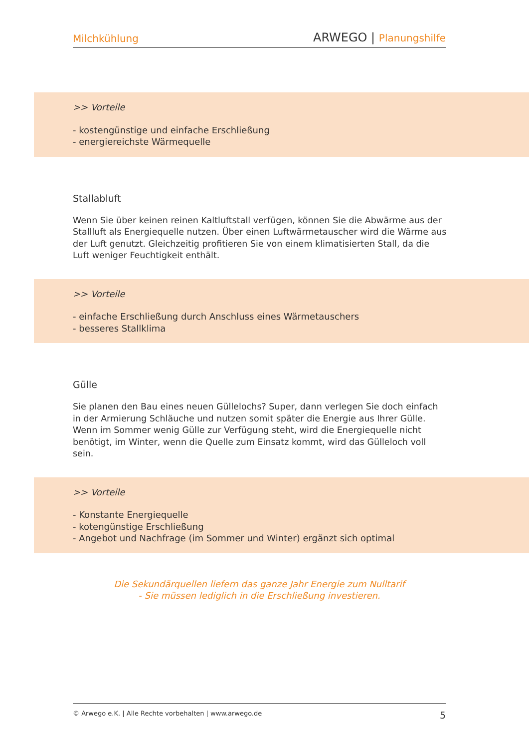Milchkühlung ARWEGO | Planungshilfe
>> Vorteile
- kostengünstige und einfache Erschließung
- energiereichste Wärmequelle
Stallabluft
Wenn Sie über keinen reinen Kaltluftstall verfügen, können Sie die Abwärme aus der Stallluft als Energiequelle nutzen. Über einen Luftwärmetauscher wird die Wärme aus der Luft genutzt. Gleichzeitig profitieren Sie von einem klimatisierten Stall, da die Luft weniger Feuchtigkeit enthält.
>> Vorteile
- einfache Erschließung durch Anschluss eines Wärmetauschers
- besseres Stallklima
Gülle
Sie planen den Bau eines neuen Güllelochs? Super, dann verlegen Sie doch einfach in der Armierung Schläuche und nutzen somit später die Energie aus Ihrer Gülle. Wenn im Sommer wenig Gülle zur Verfügung steht, wird die Energiequelle nicht benötigt, im Winter, wenn die Quelle zum Einsatz kommt, wird das Gülleloch voll sein.
>> Vorteile
- Konstante Energiequelle
- kotengünstige Erschließung
- Angebot und Nachfrage (im Sommer und Winter) ergänzt sich optimal
Die Sekundärquellen liefern das ganze Jahr Energie zum Nulltarif
- Sie müssen lediglich in die Erschließung investieren.
© Arwego e.K. | Alle Rechte vorbehalten | www.arwego.de 5